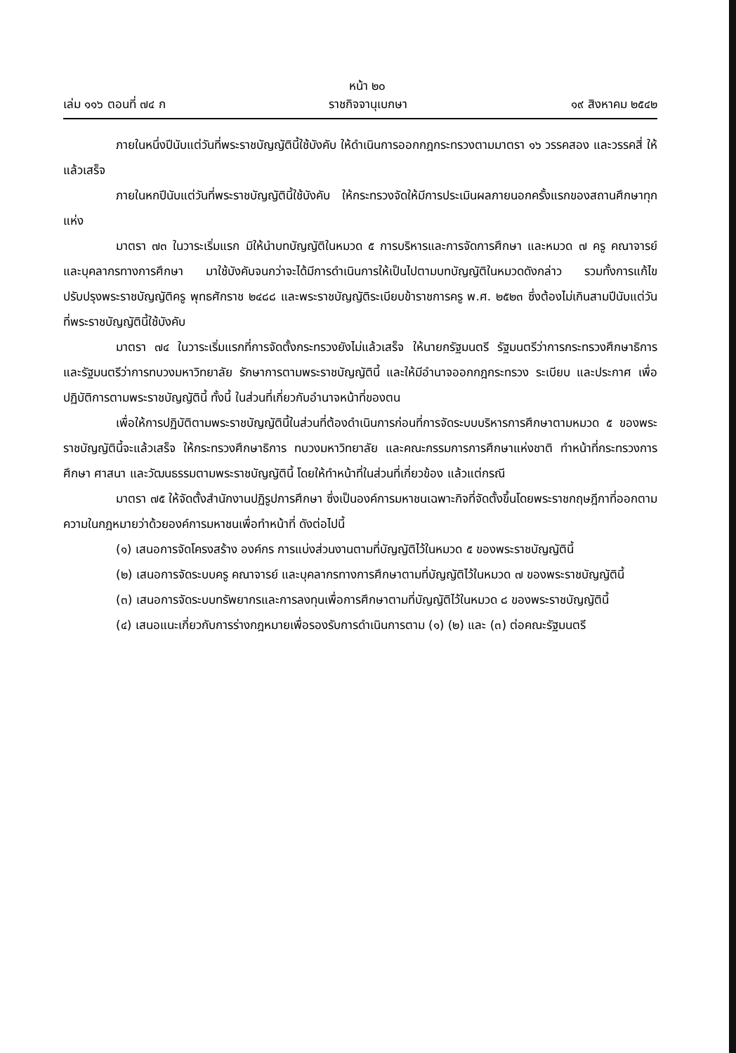หน้า ๒๐
เล่ม ๑๑๖ ตอนที่ ๗๔ ก ราชกิจจานุเบกษา ๑๙ สิงหาคม ๒๕๔๒
ภายในหนึ่งปีนับแต่วันที่พระราชบัญญัตินี้ใช้บังคับ ให้ดำเนินการออกกฎกระทรวงตามมาตรา ๑๖ วรรคสอง และวรรคสี่ ให้แล้วเสร็จ
ภายในหกปีนับแต่วันที่พระราชบัญญัตินี้ใช้บังคับ ให้กระทรวงจัดให้มีการประเมินผลภายนอกครั้งแรกของสถานศึกษาทุกแห่ง
มาตรา ๗๓ ในวาระเริ่มแรก มิให้นำบทบัญญัติในหมวด ๕ การบริหารและการจัดการศึกษา และหมวด ๗ ครู คณาจารย์ และบุคลากรทางการศึกษา มาใช้บังคับจนกว่าจะได้มีการดำเนินการให้เป็นไปตามบทบัญญัติในหมวดดังกล่าว รวมทั้งการแก้ไขปรับปรุงพระราชบัญญัติครู พุทธศักราช ๒๔๘๘ และพระราชบัญญัติระเบียบข้าราชการครู พ.ศ. ๒๕๒๓ ซึ่งต้องไม่เกินสามปีนับแต่วันที่พระราชบัญญัตินี้ใช้บังคับ
มาตรา ๗๔ ในวาระเริ่มแรกที่การจัดตั้งกระทรวงยังไม่แล้วเสร็จ ให้นายกรัฐมนตรี รัฐมนตรีว่าการกระทรวงศึกษาธิการ และรัฐมนตรีว่าการทบวงมหาวิทยาลัย รักษาการตามพระราชบัญญัตินี้ และให้มีอำนาจออกกฎกระทรวง ระเบียบ และประกาศ เพื่อปฏิบัติการตามพระราชบัญญัตินี้ ทั้งนี้ ในส่วนที่เกี่ยวกับอำนาจหน้าที่ของตน
เพื่อให้การปฏิบัติตามพระราชบัญญัตินี้ในส่วนที่ต้องดำเนินการก่อนที่การจัดระบบบริหารการศึกษาตามหมวด ๕ ของพระราชบัญญัตินี้จะแล้วเสร็จ ให้กระทรวงศึกษาธิการ ทบวงมหาวิทยาลัย และคณะกรรมการการศึกษาแห่งชาติ ทำหน้าที่กระทรวงการศึกษา ศาสนา และวัฒนธรรมตามพระราชบัญญัตินี้ โดยให้ทำหน้าที่ในส่วนที่เกี่ยวข้อง แล้วแต่กรณี
มาตรา ๗๕ ให้จัดตั้งสำนักงานปฏิรูปการศึกษา ซึ่งเป็นองค์การมหาชนเฉพาะกิจที่จัดตั้งขึ้นโดยพระราชกฤษฎีกาที่ออกตามความในกฎหมายว่าด้วยองค์การมหาชนเพื่อทำหน้าที่ ดังต่อไปนี้
(๑) เสนอการจัดโครงสร้าง องค์กร การแบ่งส่วนงานตามที่บัญญัติไว้ในหมวด ๕ ของพระราชบัญญัตินี้
(๒) เสนอการจัดระบบครู คณาจารย์ และบุคลากรทางการศึกษาตามที่บัญญัติไว้ในหมวด ๗ ของพระราชบัญญัตินี้
(๓) เสนอการจัดระบบทรัพยากรและการลงทุนเพื่อการศึกษาตามที่บัญญัติไว้ในหมวด ๘ ของพระราชบัญญัตินี้
(๔) เสนอแนะเกี่ยวกับการร่างกฎหมายเพื่อรองรับการดำเนินการตาม (๑) (๒) และ (๓) ต่อคณะรัฐมนตรี